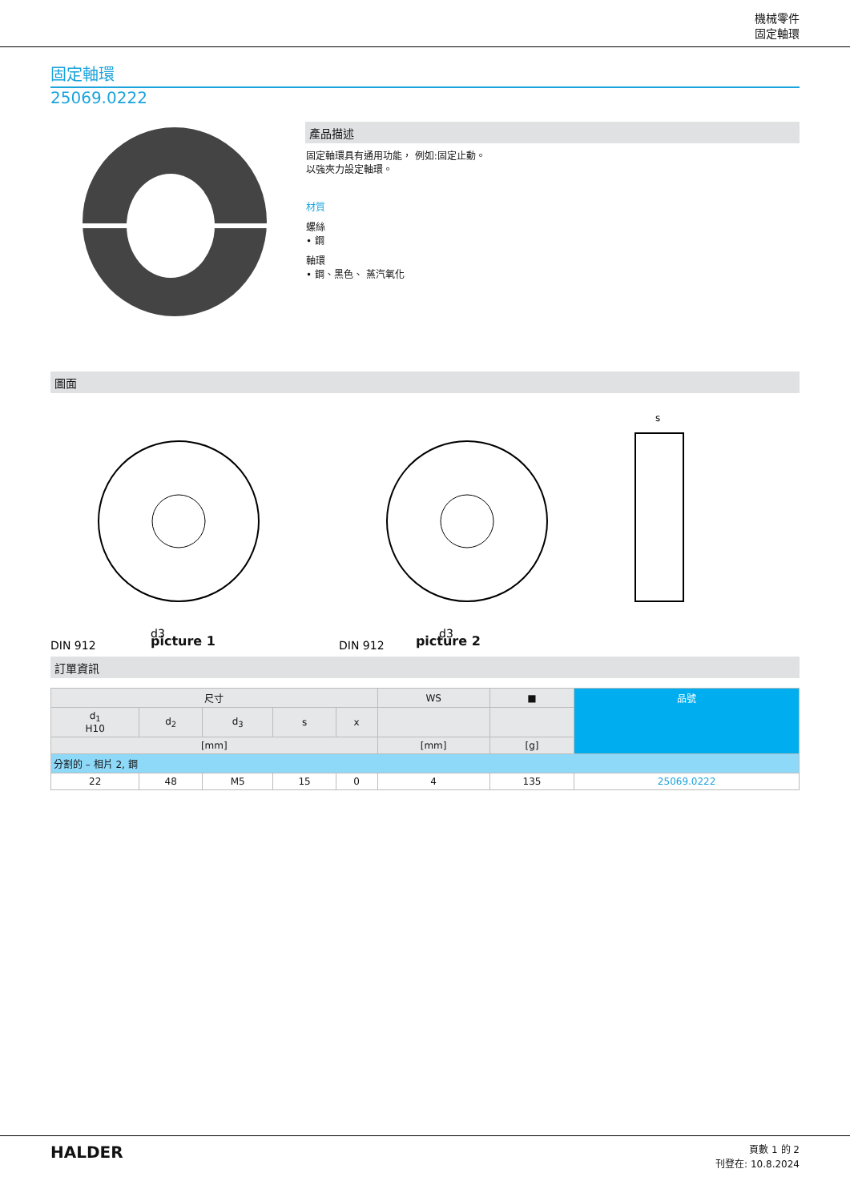機械零件
固定軸環
固定軸環
25069.0222
產品描述
固定軸環具有通用功能， 例如:固定止動。
以強夾力設定軸環。
材質
螺絲
• 鋼
軸環
• 鋼、黑色、 蒸汽氧化
圖面
DIN 912
d3
DIN 912
d3
s
picture 1 picture 2
訂單資訊
| 尺寸 | | | | | WS | ■ | 品號 |
| --- | --- | --- | --- | --- | --- | --- | --- |
| d<sub>1</sub> H10 | d<sub>2</sub> | d<sub>3</sub> | s | x | | | |
| [mm] | | | | | [mm] | [g] | |
| 分割的 – 相片 2, 鋼 | | | | | | | |
| 22 | 48 | M5 | 15 | 0 | 4 | 135 | 25069.0222 |
HALDER
頁數 1 的 2
刊登在: 10.8.2024